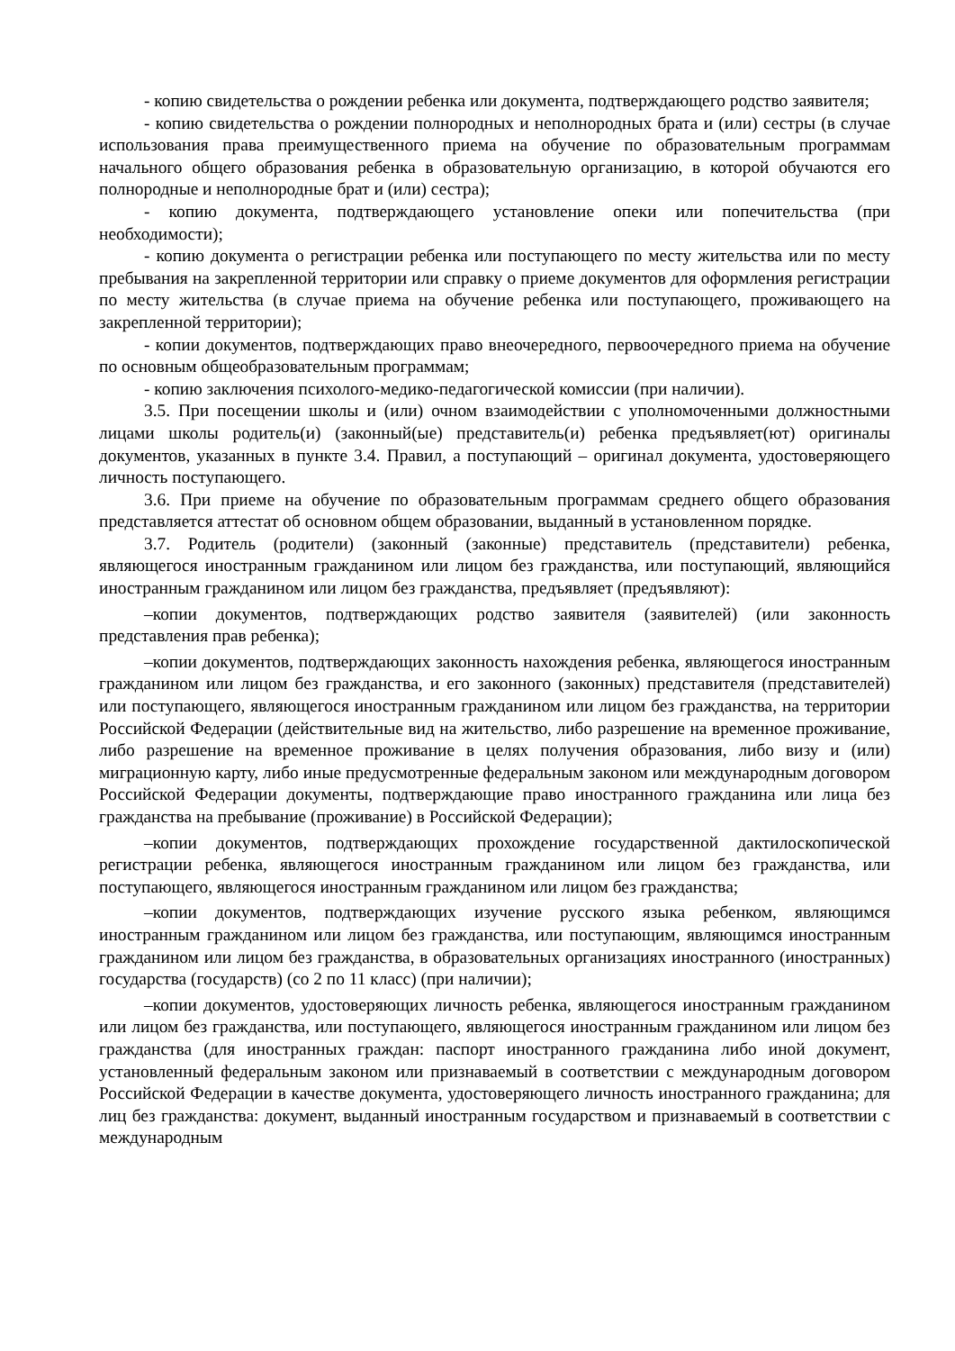- копию свидетельства о рождении ребенка или документа, подтверждающего родство заявителя;
- копию свидетельства о рождении полнородных и неполнородных брата и (или) сестры (в случае использования права преимущественного приема на обучение по образовательным программам начального общего образования ребенка в образовательную организацию, в которой обучаются его полнородные и неполнородные брат и (или) сестра);
- копию документа, подтверждающего установление опеки или попечительства (при необходимости);
- копию документа о регистрации ребенка или поступающего по месту жительства или по месту пребывания на закрепленной территории или справку о приеме документов для оформления регистрации по месту жительства (в случае приема на обучение ребенка или поступающего, проживающего на закрепленной территории);
- копии документов, подтверждающих право внеочередного, первоочередного приема на обучение по основным общеобразовательным программам;
- копию заключения психолого-медико-педагогической комиссии (при наличии).
3.5. При посещении школы и (или) очном взаимодействии с уполномоченными должностными лицами школы родитель(и) (законный(ые) представитель(и) ребенка предъявляет(ют) оригиналы документов, указанных в пункте 3.4. Правил, а поступающий – оригинал документа, удостоверяющего личность поступающего.
3.6. При приеме на обучение по образовательным программам среднего общего образования представляется аттестат об основном общем образовании, выданный в установленном порядке.
3.7. Родитель (родители) (законный (законные) представитель (представители) ребенка, являющегося иностранным гражданином или лицом без гражданства, или поступающий, являющийся иностранным гражданином или лицом без гражданства, предъявляет (предъявляют):
–копии документов, подтверждающих родство заявителя (заявителей) (или законность представления прав ребенка);
–копии документов, подтверждающих законность нахождения ребенка, являющегося иностранным гражданином или лицом без гражданства, и его законного (законных) представителя (представителей) или поступающего, являющегося иностранным гражданином или лицом без гражданства, на территории Российской Федерации (действительные вид на жительство, либо разрешение на временное проживание, либо разрешение на временное проживание в целях получения образования, либо визу и (или) миграционную карту, либо иные предусмотренные федеральным законом или международным договором Российской Федерации документы, подтверждающие право иностранного гражданина или лица без гражданства на пребывание (проживание) в Российской Федерации);
–копии документов, подтверждающих прохождение государственной дактилоскопической регистрации ребенка, являющегося иностранным гражданином или лицом без гражданства, или поступающего, являющегося иностранным гражданином или лицом без гражданства;
–копии документов, подтверждающих изучение русского языка ребенком, являющимся иностранным гражданином или лицом без гражданства, или поступающим, являющимся иностранным гражданином или лицом без гражданства, в образовательных организациях иностранного (иностранных) государства (государств) (со 2 по 11 класс) (при наличии);
–копии документов, удостоверяющих личность ребенка, являющегося иностранным гражданином или лицом без гражданства, или поступающего, являющегося иностранным гражданином или лицом без гражданства (для иностранных граждан: паспорт иностранного гражданина либо иной документ, установленный федеральным законом или признаваемый в соответствии с международным договором Российской Федерации в качестве документа, удостоверяющего личность иностранного гражданина; для лиц без гражданства: документ, выданный иностранным государством и признаваемый в соответствии с международным